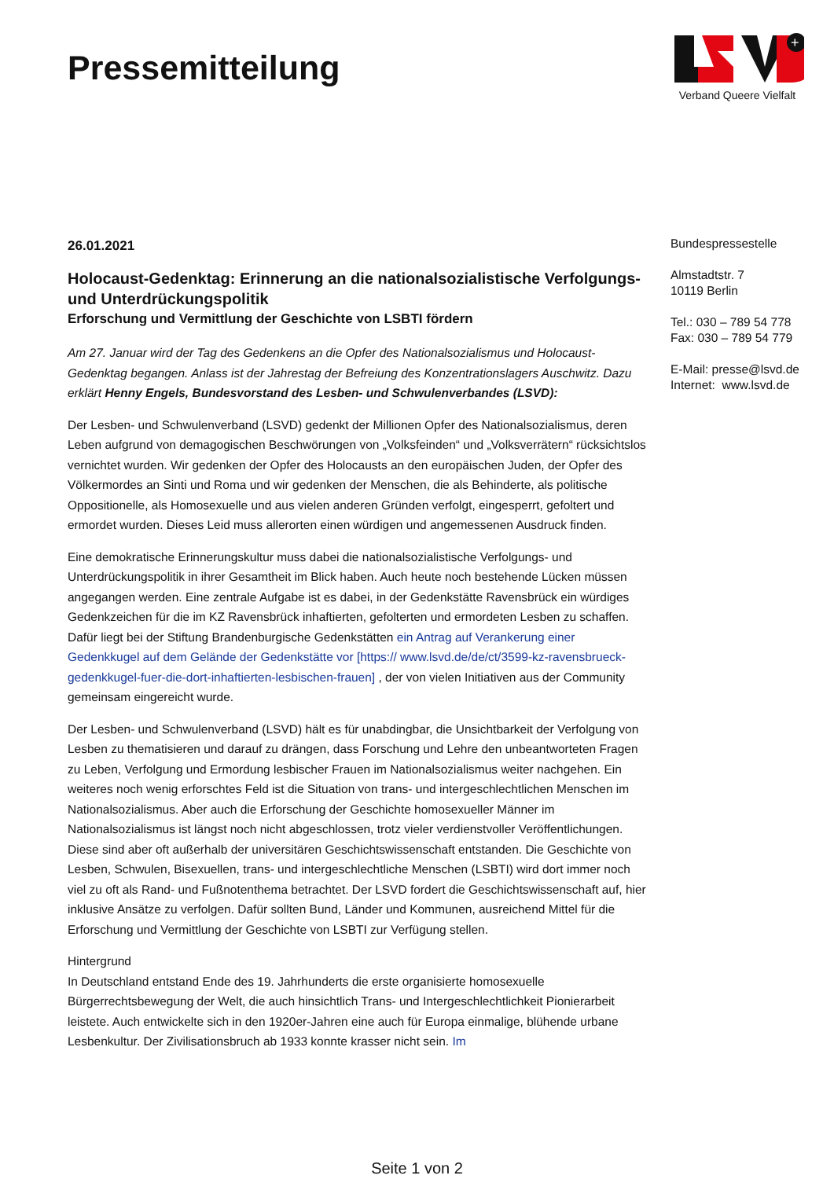Pressemitteilung
+
Verband Queere Vielfalt
26.01.2021
Holocaust-Gedenktag: Erinnerung an die nationalsozialistische Verfolgungs- und Unterdrückungspolitik
Erforschung und Vermittlung der Geschichte von LSBTI fördern
Am 27. Januar wird der Tag des Gedenkens an die Opfer des Nationalsozialismus und Holocaust-Gedenktag begangen. Anlass ist der Jahrestag der Befreiung des Konzentrationslagers Auschwitz. Dazu erklärt Henny Engels, Bundesvorstand des Lesben- und Schwulenverbandes (LSVD):
Der Lesben- und Schwulenverband (LSVD) gedenkt der Millionen Opfer des Nationalsozialismus, deren Leben aufgrund von demagogischen Beschwörungen von „Volksfeinden“ und „Volksverrätern“ rücksichtslos vernichtet wurden. Wir gedenken der Opfer des Holocausts an den europäischen Juden, der Opfer des Völkermordes an Sinti und Roma und wir gedenken der Menschen, die als Behinderte, als politische Oppositionelle, als Homosexuelle und aus vielen anderen Gründen verfolgt, eingesperrt, gefoltert und ermordet wurden. Dieses Leid muss allerorten einen würdigen und angemessenen Ausdruck finden.
Eine demokratische Erinnerungskultur muss dabei die nationalsozialistische Verfolgungs- und Unterdrückungspolitik in ihrer Gesamtheit im Blick haben. Auch heute noch bestehende Lücken müssen angegangen werden. Eine zentrale Aufgabe ist es dabei, in der Gedenkstätte Ravensbrück ein würdiges Gedenkzeichen für die im KZ Ravensbrück inhaftierten, gefolterten und ermordeten Lesben zu schaffen. Dafür liegt bei der Stiftung Brandenburgische Gedenkstätten ein Antrag auf Verankerung einer Gedenkkugel auf dem Gelände der Gedenkstätte vor [https:// www.lsvd.de/de/ct/3599-kz-ravensbrueck-gedenkkugel-fuer-die-dort-inhaftierten-lesbischen-frauen] , der von vielen Initiativen aus der Community gemeinsam eingereicht wurde.
Der Lesben- und Schwulenverband (LSVD) hält es für unabdingbar, die Unsichtbarkeit der Verfolgung von Lesben zu thematisieren und darauf zu drängen, dass Forschung und Lehre den unbeantworteten Fragen zu Leben, Verfolgung und Ermordung lesbischer Frauen im Nationalsozialismus weiter nachgehen. Ein weiteres noch wenig erforschtes Feld ist die Situation von trans- und intergeschlechtlichen Menschen im Nationalsozialismus. Aber auch die Erforschung der Geschichte homosexueller Männer im Nationalsozialismus ist längst noch nicht abgeschlossen, trotz vieler verdienstvoller Veröffentlichungen. Diese sind aber oft außerhalb der universitären Geschichtswissenschaft entstanden. Die Geschichte von Lesben, Schwulen, Bisexuellen, trans- und intergeschlechtliche Menschen (LSBTI) wird dort immer noch viel zu oft als Rand- und Fußnotenthema betrachtet. Der LSVD fordert die Geschichtswissenschaft auf, hier inklusive Ansätze zu verfolgen. Dafür sollten Bund, Länder und Kommunen, ausreichend Mittel für die Erforschung und Vermittlung der Geschichte von LSBTI zur Verfügung stellen.
Hintergrund
In Deutschland entstand Ende des 19. Jahrhunderts die erste organisierte homosexuelle Bürgerrechtsbewegung der Welt, die auch hinsichtlich Trans- und Intergeschlechtlichkeit Pionierarbeit leistete. Auch entwickelte sich in den 1920er-Jahren eine auch für Europa einmalige, blühende urbane Lesbenkultur. Der Zivilisationsbruch ab 1933 konnte krasser nicht sein. Im
Bundespressestelle
Almstadtstr. 7
10119 Berlin
Tel.: 030 – 789 54 778
Fax: 030 – 789 54 779
E-Mail: presse@lsvd.de
Internet: www.lsvd.de
Seite 1 von 2